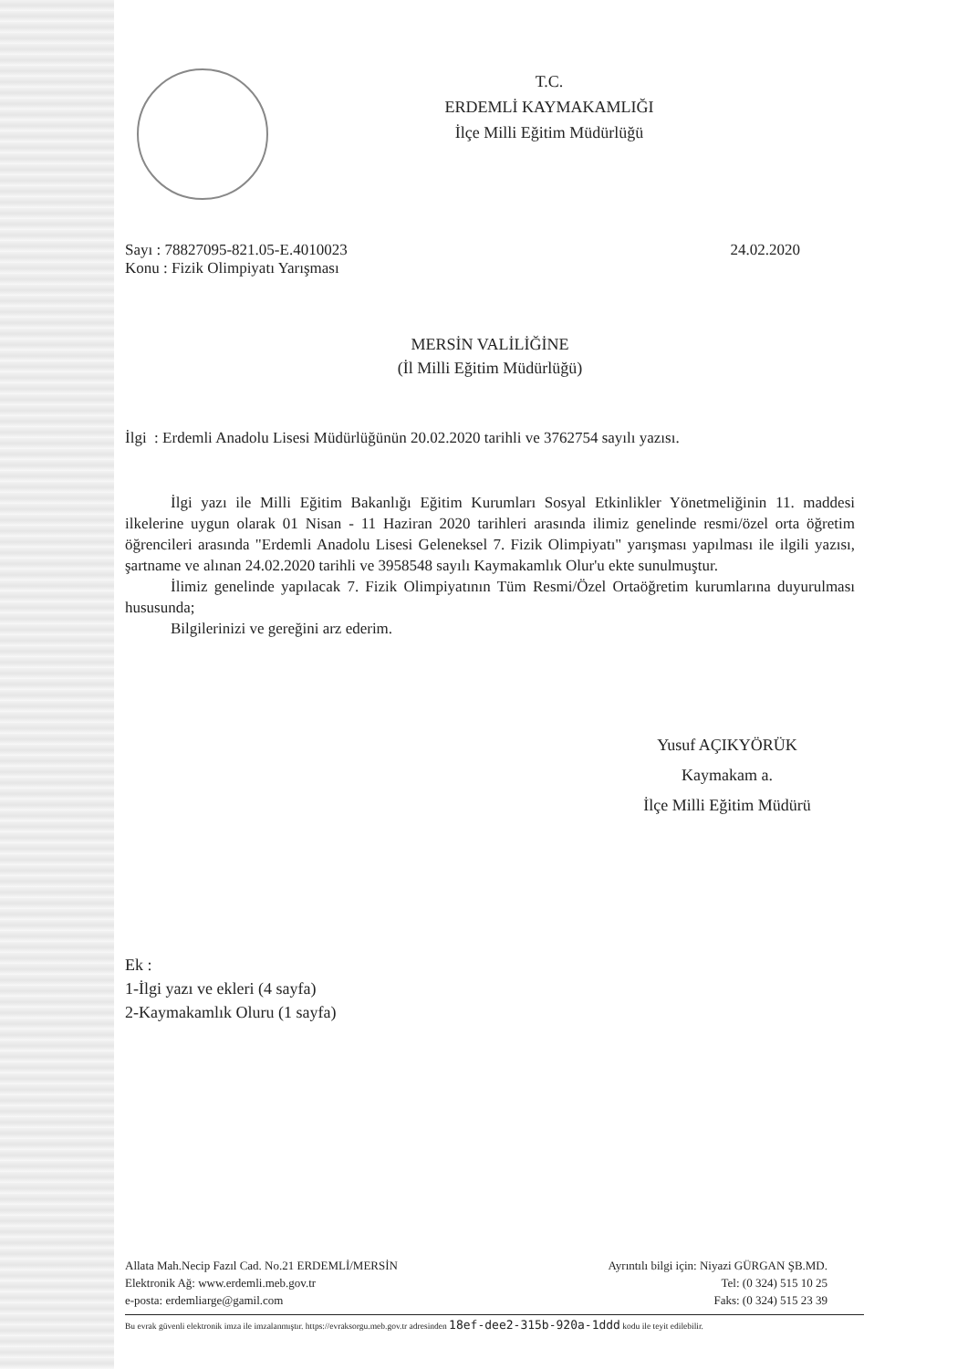T.C.
ERDEMLİ KAYMAKAMLIĞI
İlçe Milli Eğitim Müdürlüğü
Sayı : 78827095-821.05-E.4010023
Konu : Fizik Olimpiyatı Yarışması
24.02.2020
MERSİN VALİLİĞİNE
(İl Milli Eğitim Müdürlüğü)
İlgi : Erdemli Anadolu Lisesi Müdürlüğünün 20.02.2020 tarihli ve 3762754 sayılı yazısı.
İlgi yazı ile Milli Eğitim Bakanlığı Eğitim Kurumları Sosyal Etkinlikler Yönetmeliğinin 11. maddesi ilkelerine uygun olarak 01 Nisan - 11 Haziran 2020 tarihleri arasında ilimiz genelinde resmi/özel orta öğretim öğrencileri arasında "Erdemli Anadolu Lisesi Geleneksel 7. Fizik Olimpiyatı" yarışması yapılması ile ilgili yazısı, şartname ve alınan 24.02.2020 tarihli ve 3958548 sayılı Kaymakamlık Olur'u ekte sunulmuştur.
İlimiz genelinde yapılacak 7. Fizik Olimpiyatının Tüm Resmi/Özel Ortaöğretim kurumlarına duyurulması hususunda;
Bilgilerinizi ve gereğini arz ederim.
Yusuf AÇIKYÖRÜK
Kaymakam a.
İlçe Milli Eğitim Müdürü
Ek :
1-İlgi yazı ve ekleri (4 sayfa)
2-Kaymakamlık Oluru (1 sayfa)
Allata Mah.Necip Fazıl Cad. No.21 ERDEMLİ/MERSİN
Elektronik Ağ: www.erdemli.meb.gov.tr
e-posta: erdemliarge@gamil.com
Ayrıntılı bilgi için: Niyazi GÜRGAN ŞB.MD.
Tel: (0 324) 515 10 25
Faks: (0 324) 515 23 39
Bu evrak güvenli elektronik imza ile imzalanmıştır. https://evraksorgu.meb.gov.tr adresinden 18ef-dee2-315b-920a-1ddd kodu ile teyit edilebilir.